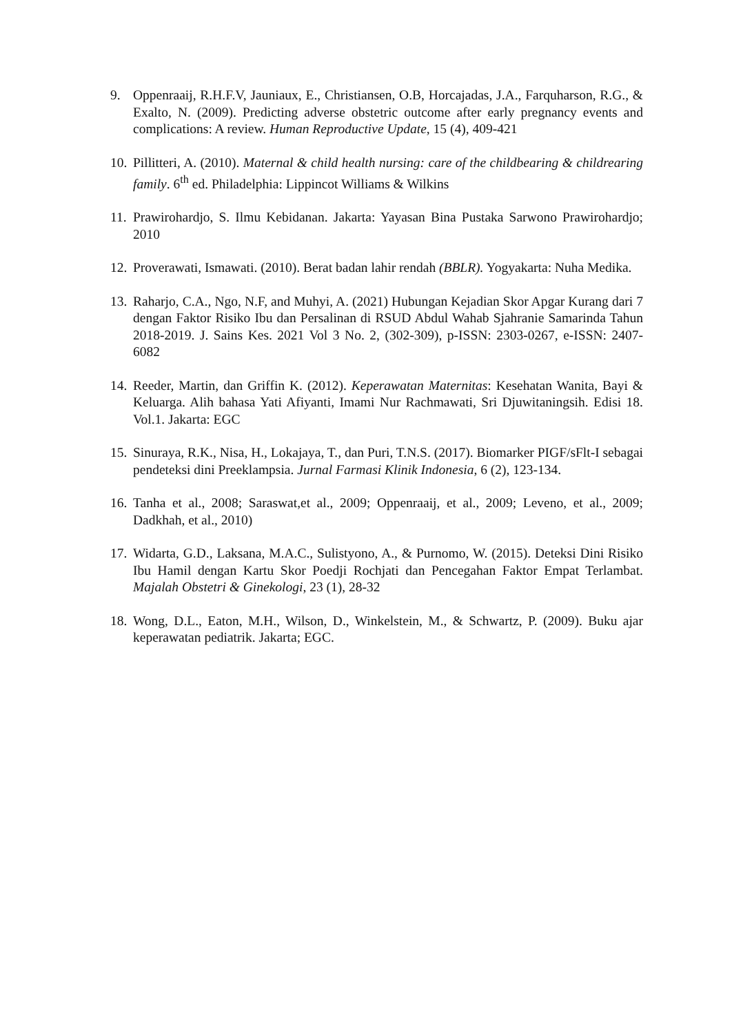9. Oppenraaij, R.H.F.V, Jauniaux, E., Christiansen, O.B, Horcajadas, J.A., Farquharson, R.G., & Exalto, N. (2009). Predicting adverse obstetric outcome after early pregnancy events and complications: A review. Human Reproductive Update, 15 (4), 409-421
10.
Pillitteri, A. (2010). Maternal & child health nursing: care of the childbearing & childrearing family. 6<sup>th</sup> ed. Philadelphia: Lippincot Williams & Wilkins
11.
Prawirohardjo, S. Ilmu Kebidanan. Jakarta: Yayasan Bina Pustaka Sarwono Prawirohardjo; 2010
12.
Proverawati, Ismawati. (2010). Berat badan lahir rendah (BBLR). Yogyakarta: Nuha Medika.
13.
Raharjo, C.A., Ngo, N.F, and Muhyi, A. (2021) Hubungan Kejadian Skor Apgar Kurang dari 7 dengan Faktor Risiko Ibu dan Persalinan di RSUD Abdul Wahab Sjahranie Samarinda Tahun 2018-2019. J. Sains Kes. 2021 Vol 3 No. 2, (302-309), p-ISSN: 2303-0267, e-ISSN: 2407-6082
14.
Reeder, Martin, dan Griffin K. (2012). Keperawatan Maternitas: Kesehatan Wanita, Bayi & Keluarga. Alih bahasa Yati Afiyanti, Imami Nur Rachmawati, Sri Djuwitaningsih. Edisi 18. Vol.1. Jakarta: EGC
15.
Sinuraya, R.K., Nisa, H., Lokajaya, T., dan Puri, T.N.S. (2017). Biomarker PIGF/sFlt-I sebagai pendeteksi dini Preeklampsia. Jurnal Farmasi Klinik Indonesia, 6 (2), 123-134.
16.
Tanha et al., 2008; Saraswat,et al., 2009; Oppenraaij, et al., 2009; Leveno, et al., 2009; Dadkhah, et al., 2010)
17.
Widarta, G.D., Laksana, M.A.C., Sulistyono, A., & Purnomo, W. (2015). Deteksi Dini Risiko Ibu Hamil dengan Kartu Skor Poedji Rochjati dan Pencegahan Faktor Empat Terlambat. Majalah Obstetri & Ginekologi, 23 (1), 28-32
18.
Wong, D.L., Eaton, M.H., Wilson, D., Winkelstein, M., & Schwartz, P. (2009). Buku ajar keperawatan pediatrik. Jakarta; EGC.